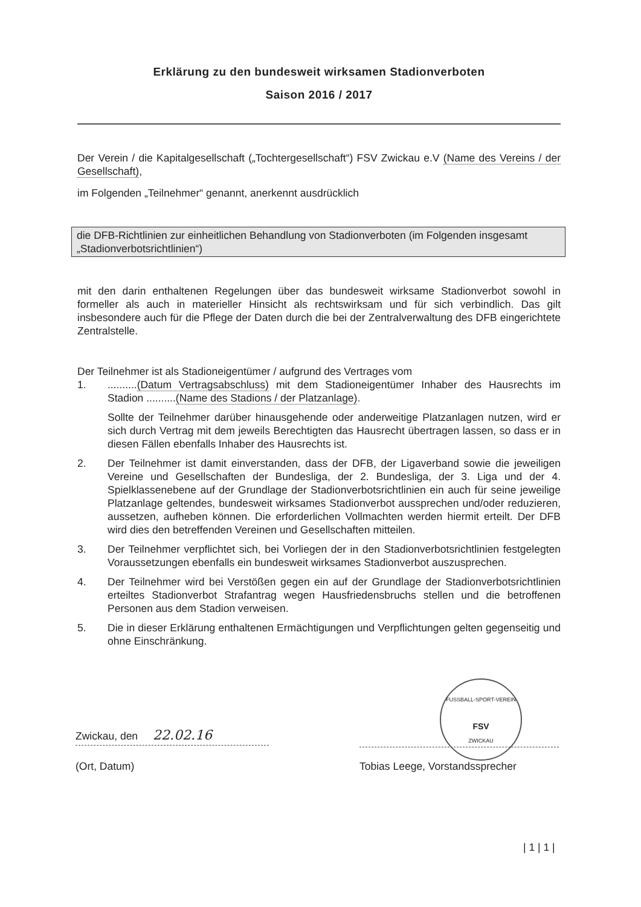Erklärung zu den bundesweit wirksamen Stadionverboten
Saison 2016 / 2017
Der Verein / die Kapitalgesellschaft („Tochtergesellschaft“) FSV Zwickau e.V (Name des Vereins / der Gesellschaft),
im Folgenden „Teilnehmer“ genannt, anerkennt ausdrücklich
die DFB-Richtlinien zur einheitlichen Behandlung von Stadionverboten (im Folgenden insgesamt „Stadionverbotsrichtlinien“)
mit den darin enthaltenen Regelungen über das bundesweit wirksame Stadionverbot sowohl in formeller als auch in materieller Hinsicht als rechtswirksam und für sich verbindlich. Das gilt insbesondere auch für die Pflege der Daten durch die bei der Zentralverwaltung des DFB eingerichtete Zentralstelle.
Der Teilnehmer ist als Stadioneigentümer / aufgrund des Vertrages vom
1. ..........(Datum Vertragsabschluss) mit dem Stadioneigentümer Inhaber des Hausrechts im Stadion ..........(Name des Stadions / der Platzanlage).
Sollte der Teilnehmer darüber hinausgehende oder anderweitige Platzanlagen nutzen, wird er sich durch Vertrag mit dem jeweils Berechtigten das Hausrecht übertragen lassen, so dass er in diesen Fällen ebenfalls Inhaber des Hausrechts ist.
2. Der Teilnehmer ist damit einverstanden, dass der DFB, der Ligaverband sowie die jeweiligen Vereine und Gesellschaften der Bundesliga, der 2. Bundesliga, der 3. Liga und der 4. Spielklassenebene auf der Grundlage der Stadionverbotsrichtlinien ein auch für seine jeweilige Platzanlage geltendes, bundesweit wirksames Stadionverbot aussprechen und/oder reduzieren, aussetzen, aufheben können. Die erforderlichen Vollmachten werden hiermit erteilt. Der DFB wird dies den betreffenden Vereinen und Gesellschaften mitteilen.
3. Der Teilnehmer verpflichtet sich, bei Vorliegen der in den Stadionverbotsrichtlinien festgelegten Voraussetzungen ebenfalls ein bundesweit wirksames Stadionverbot auszusprechen.
4. Der Teilnehmer wird bei Verstößen gegen ein auf der Grundlage der Stadionverbotsrichtlinien erteiltes Stadionverbot Strafantrag wegen Hausfriedensbruchs stellen und die betroffenen Personen aus dem Stadion verweisen.
5. Die in dieser Erklärung enthaltenen Ermächtigungen und Verpflichtungen gelten gegenseitig und ohne Einschränkung.
FUSSBALL-SPORT-VEREIN
FSV
ZWICKAU
Zwickau, den 22.02.16
(Ort, Datum) Tobias Leege, Vorstandssprecher
| 1 | 1 |